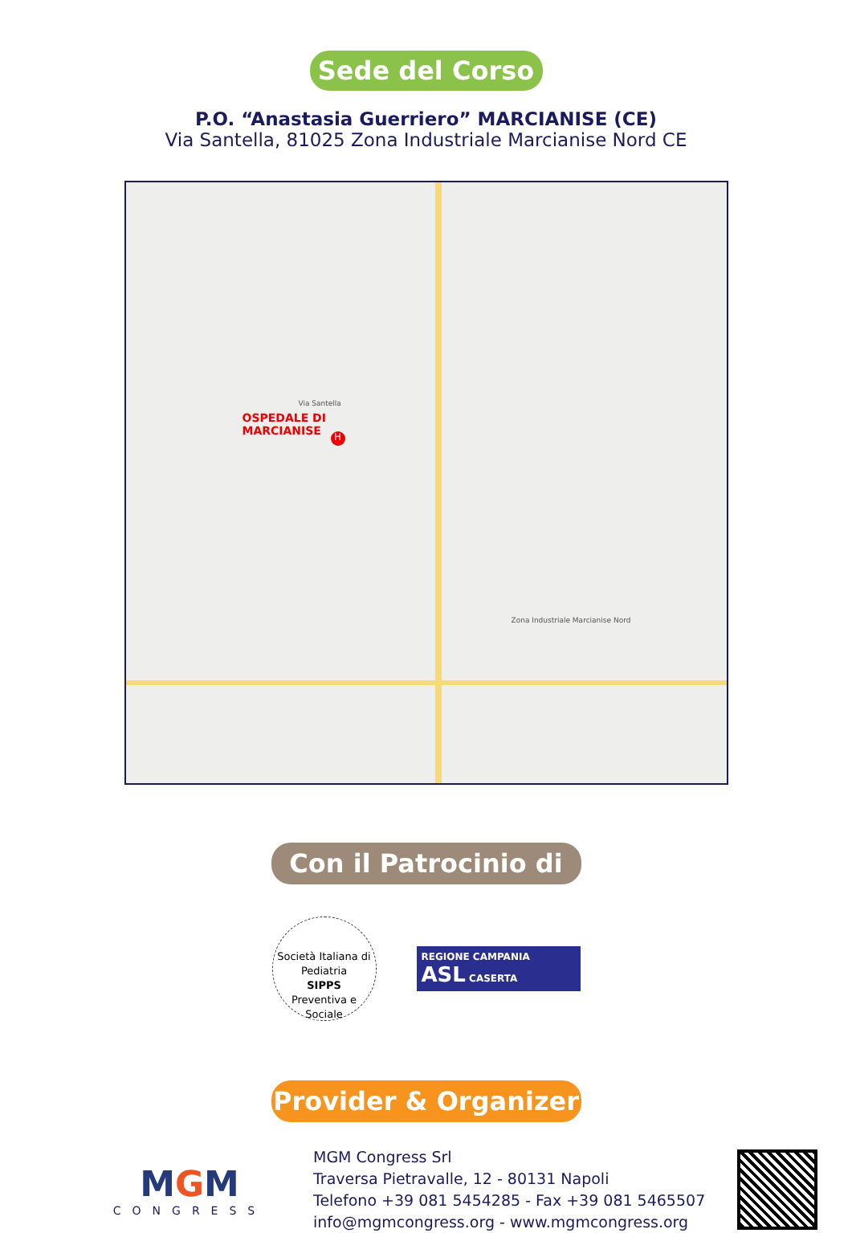Sede del Corso
P.O. “Anastasia Guerriero” MARCIANISE (CE)
Via Santella, 81025 Zona Industriale Marcianise Nord CE
OSPEDALE DI
MARCIANISE
H
Via Santella
Zona Industriale Marcianise Nord
Con il Patrocinio di
Società Italiana di Pediatria
SIPPS
Preventiva e Sociale
REGIONE CAMPANIA
ASL CASERTA
Provider & Organizer
MGM
CONGRESS
MGM Congress Srl
Traversa Pietravalle, 12 - 80131 Napoli
Telefono +39 081 5454285 - Fax +39 081 5465507
info@mgmcongress.org - www.mgmcongress.org